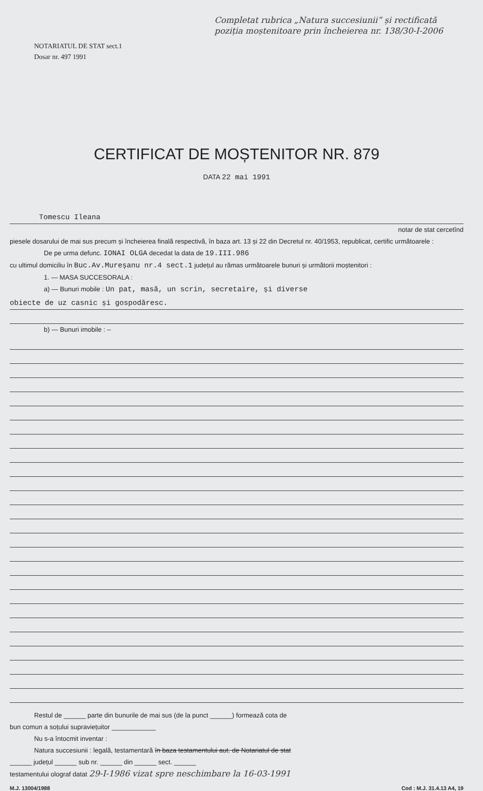Completat rubrica „Natura succesiunii” și rectificată poziția moștenitoare prin încheierea nr. 138/30-I-2006
NOTARIATUL DE STAT sect.1
Dosar nr. 497 1991
CERTIFICAT DE MOȘTENITOR NR. 879
DATA 22 mai 1991
Tomescu Ileana
notar de stat cercetînd
piesele dosarului de mai sus precum și încheierea finală respectivă, în baza art. 13 și 22 din Decretul nr. 40/1953, republicat, certific următoarele :
De pe urma defunc. IONAI OLGA decedat la data de 19.III.986
cu ultimul domiciliu în Buc.Av.Mureșanu nr.4 sect.1 județul au rămas următoarele bunuri și următorii moștenitori :
1. — MASA SUCCESORALA :
a) — Bunuri mobile : Un pat, masă, un scrin, secretaire, și diverse
obiecte de uz casnic și gospodăresc.
b) — Bunuri imobile : –
Restul de ______ parte din bunurile de mai sus (de la punct ______) formează cota de
bun comun a soțului supraviețuitor ____________
Nu s-a întocmit inventar :
Natura succesiunii : legală, testamentară în baza testamentului aut. de Notariatul de stat
______ județul ______ sub nr. ______ din ______ sect. ______
testamentului olograf datat 29-I-1986 vizat spre neschimbare la 16-03-1991
M.J. 13004/1988 Cod : M.J. 31.4.13 A4, 19